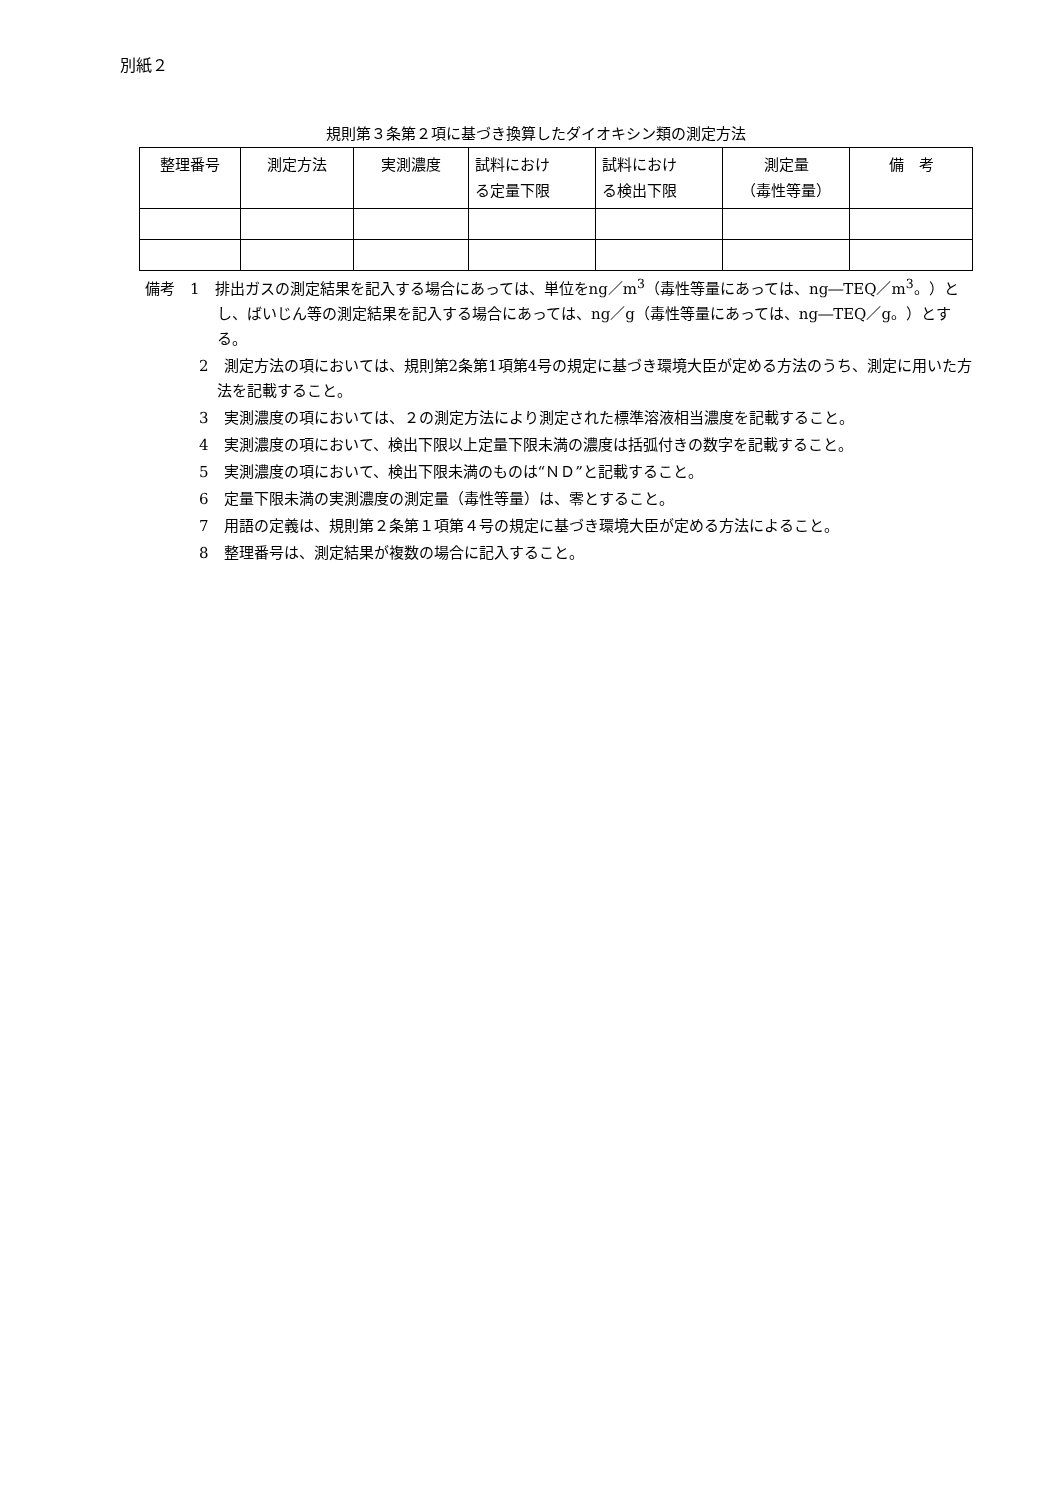別紙２
規則第３条第２項に基づき換算したダイオキシン類の測定方法
| 整理番号 | 測定方法 | 実測濃度 | 試料におけ る定量下限 | 試料におけ る検出下限 | 測定量 （毒性等量） | 備 考 |
| --- | --- | --- | --- | --- | --- | --- |
備考　1　排出ガスの測定結果を記入する場合にあっては、単位をng／m<sup>3</sup>（毒性等量にあっては、ng―TEQ／m<sup>3</sup>。）とし、ばいじん等の測定結果を記入する場合にあっては、ng／g（毒性等量にあっては、ng―TEQ／g。）とする。
2　測定方法の項においては、規則第2条第1項第4号の規定に基づき環境大臣が定める方法のうち、測定に用いた方法を記載すること。
3　実測濃度の項においては、２の測定方法により測定された標準溶液相当濃度を記載すること。
4　実測濃度の項において、検出下限以上定量下限未満の濃度は括弧付きの数字を記載すること。
5　実測濃度の項において、検出下限未満のものは“ＮＤ”と記載すること。
6　定量下限未満の実測濃度の測定量（毒性等量）は、零とすること。
7　用語の定義は、規則第２条第１項第４号の規定に基づき環境大臣が定める方法によること。
8　整理番号は、測定結果が複数の場合に記入すること。